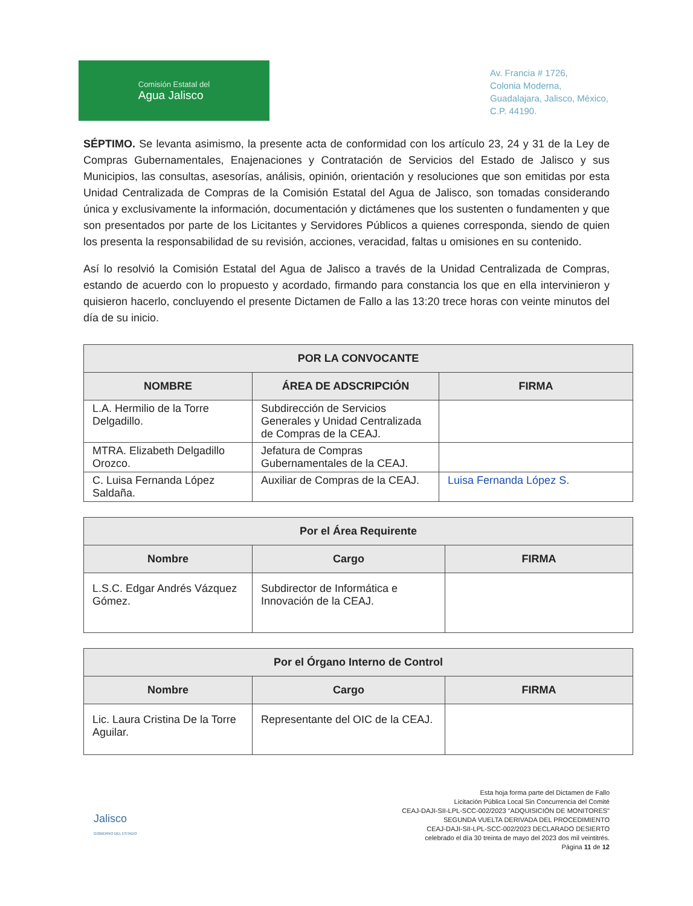Comisión Estatal del
Agua Jalisco
Av. Francia # 1726,
Colonia Moderna,
Guadalajara, Jalisco, México,
C.P. 44190.
SÉPTIMO. Se levanta asimismo, la presente acta de conformidad con los artículo 23, 24 y 31 de la Ley de Compras Gubernamentales, Enajenaciones y Contratación de Servicios del Estado de Jalisco y sus Municipios, las consultas, asesorías, análisis, opinión, orientación y resoluciones que son emitidas por esta Unidad Centralizada de Compras de la Comisión Estatal del Agua de Jalisco, son tomadas considerando única y exclusivamente la información, documentación y dictámenes que los sustenten o fundamenten y que son presentados por parte de los Licitantes y Servidores Públicos a quienes corresponda, siendo de quien los presenta la responsabilidad de su revisión, acciones, veracidad, faltas u omisiones en su contenido.
Así lo resolvió la Comisión Estatal del Agua de Jalisco a través de la Unidad Centralizada de Compras, estando de acuerdo con lo propuesto y acordado, firmando para constancia los que en ella intervinieron y quisieron hacerlo, concluyendo el presente Dictamen de Fallo a las 13:20 trece horas con veinte minutos del día de su inicio.
| POR LA CONVOCANTE | | |
| --- | --- | --- |
| NOMBRE | ÁREA DE ADSCRIPCIÓN | FIRMA |
| L.A. Hermilio de la Torre Delgadillo. | Subdirección de Servicios Generales y Unidad Centralizada de Compras de la CEAJ. | |
| MTRA. Elizabeth Delgadillo Orozco. | Jefatura de Compras Gubernamentales de la CEAJ. | |
| C. Luisa Fernanda López Saldaña. | Auxiliar de Compras de la CEAJ. | Luisa Fernanda López S. |
| Por el Área Requirente | | |
| --- | --- | --- |
| Nombre | Cargo | FIRMA |
| L.S.C. Edgar Andrés Vázquez Gómez. | Subdirector de Informática e Innovación de la CEAJ. | |
| Por el Órgano Interno de Control | | |
| --- | --- | --- |
| Nombre | Cargo | FIRMA |
| Lic. Laura Cristina De la Torre Aguilar. | Representante del OIC de la CEAJ. | |
Jalisco
GOBIERNO DEL ESTADO
Esta hoja forma parte del Dictamen de Fallo
Licitación Pública Local Sin Concurrencia del Comité
CEAJ-DAJI-SII-LPL-SCC-002/2023 "ADQUISICIÓN DE MONITORES"
SEGUNDA VUELTA DERIVADA DEL PROCEDIMIENTO
CEAJ-DAJI-SII-LPL-SCC-002/2023 DECLARADO DESIERTO
celebrado el día 30 treinta de mayo del 2023 dos mil veintitrés.
Página 11 de 12